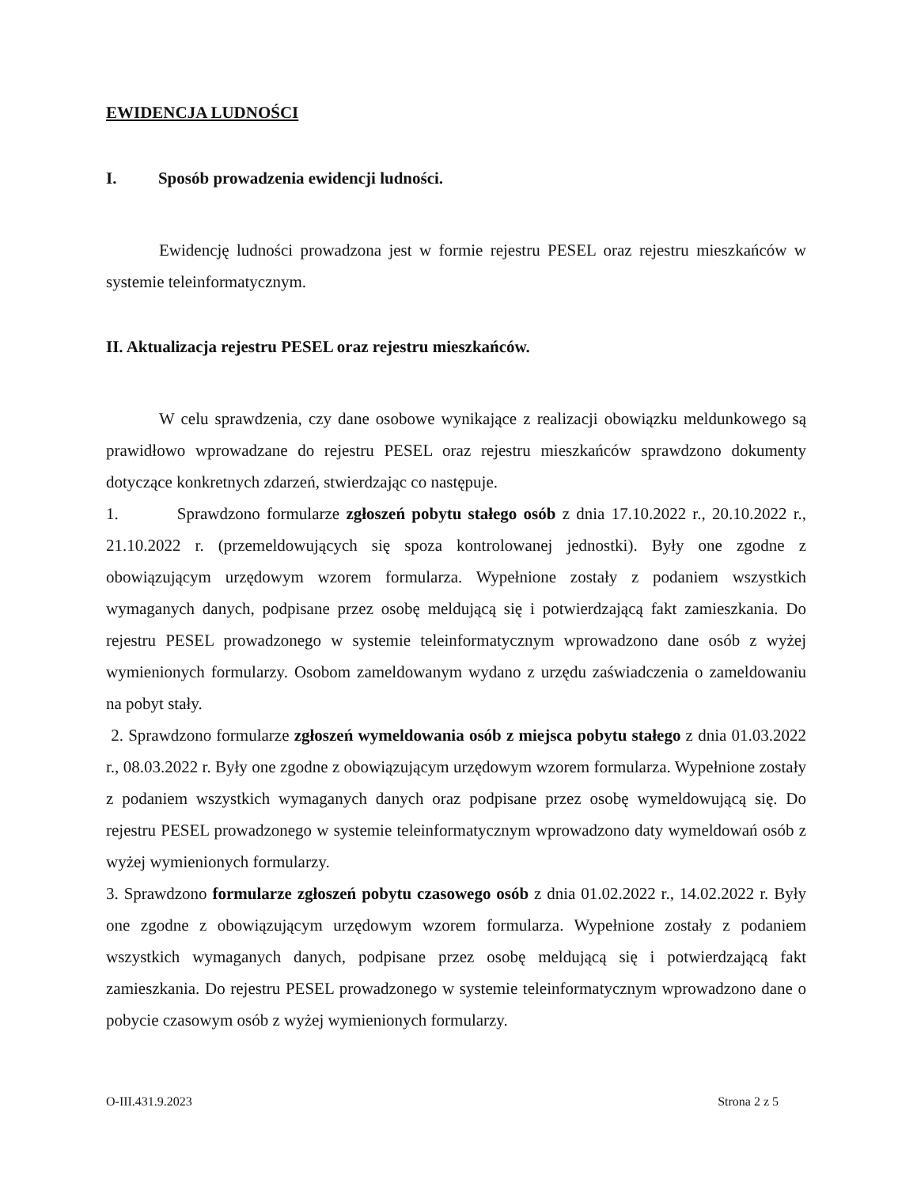EWIDENCJA LUDNOŚCI
I. Sposób prowadzenia ewidencji ludności.
Ewidencję ludności prowadzona jest w formie rejestru PESEL oraz rejestru mieszkańców w systemie teleinformatycznym.
II. Aktualizacja rejestru PESEL oraz rejestru mieszkańców.
W celu sprawdzenia, czy dane osobowe wynikające z realizacji obowiązku meldunkowego są prawidłowo wprowadzane do rejestru PESEL oraz rejestru mieszkańców sprawdzono dokumenty dotyczące konkretnych zdarzeń, stwierdzając co następuje.
1. Sprawdzono formularze zgłoszeń pobytu stałego osób z dnia 17.10.2022 r., 20.10.2022 r., 21.10.2022 r. (przemeldowujących się spoza kontrolowanej jednostki). Były one zgodne z obowiązującym urzędowym wzorem formularza. Wypełnione zostały z podaniem wszystkich wymaganych danych, podpisane przez osobę meldującą się i potwierdzającą fakt zamieszkania. Do rejestru PESEL prowadzonego w systemie teleinformatycznym wprowadzono dane osób z wyżej wymienionych formularzy. Osobom zameldowanym wydano z urzędu zaświadczenia o zameldowaniu na pobyt stały.
2. Sprawdzono formularze zgłoszeń wymeldowania osób z miejsca pobytu stałego z dnia 01.03.2022 r., 08.03.2022 r. Były one zgodne z obowiązującym urzędowym wzorem formularza. Wypełnione zostały z podaniem wszystkich wymaganych danych oraz podpisane przez osobę wymeldowującą się. Do rejestru PESEL prowadzonego w systemie teleinformatycznym wprowadzono daty wymeldowań osób z wyżej wymienionych formularzy.
3. Sprawdzono formularze zgłoszeń pobytu czasowego osób z dnia 01.02.2022 r., 14.02.2022 r. Były one zgodne z obowiązującym urzędowym wzorem formularza. Wypełnione zostały z podaniem wszystkich wymaganych danych, podpisane przez osobę meldującą się i potwierdzającą fakt zamieszkania. Do rejestru PESEL prowadzonego w systemie teleinformatycznym wprowadzono dane o pobycie czasowym osób z wyżej wymienionych formularzy.
O-III.431.9.2023 Strona 2 z 5